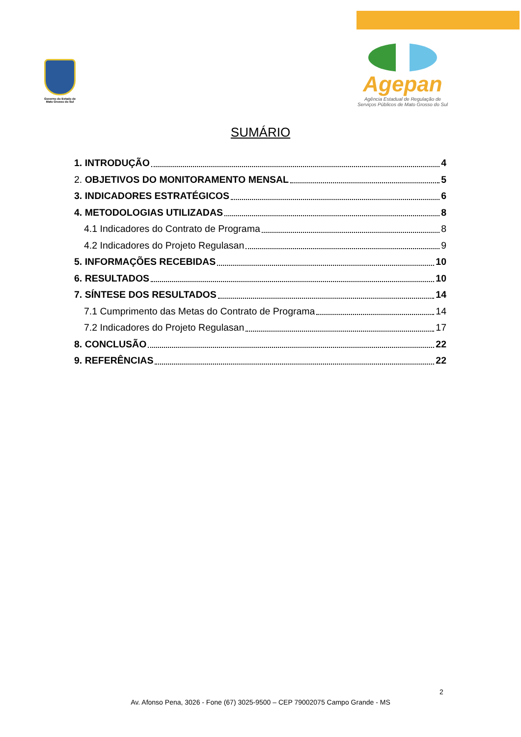Governo do Estado de Mato Grosso do Sul
Agepan
Agência Estadual de Regulação de
Serviços Públicos de Mato Grosso do Sul
SUMÁRIO
1. INTRODUÇÃO 4
2. OBJETIVOS DO MONITORAMENTO MENSAL 5
3. INDICADORES ESTRATÉGICOS 6
4. METODOLOGIAS UTILIZADAS 8
4.1 Indicadores do Contrato de Programa 8
4.2 Indicadores do Projeto Regulasan 9
5. INFORMAÇÕES RECEBIDAS 10
6. RESULTADOS 10
7. SÍNTESE DOS RESULTADOS 14
7.1 Cumprimento das Metas do Contrato de Programa 14
7.2 Indicadores do Projeto Regulasan 17
8. CONCLUSÃO 22
9. REFERÊNCIAS 22
2
Av. Afonso Pena, 3026 - Fone (67) 3025-9500 – CEP 79002075 Campo Grande - MS